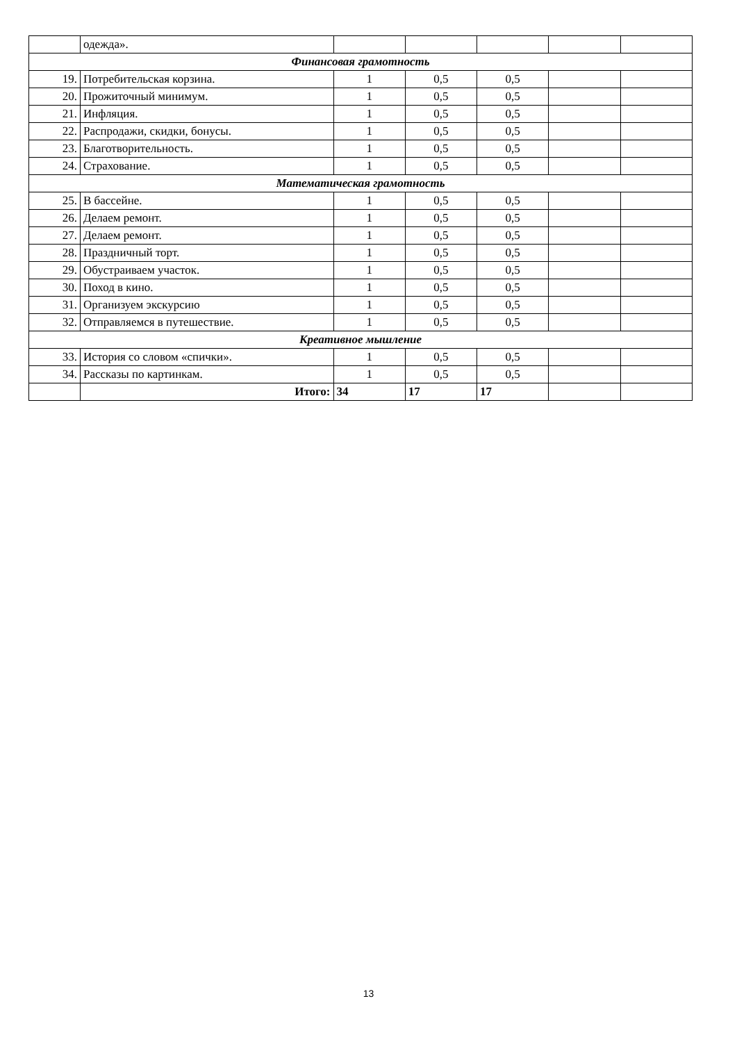| | одежда». | | | | | |
| Финансовая грамотность | | | | | | |
| 19. | Потребительская корзина. | 1 | 0,5 | 0,5 | | |
| 20. | Прожиточный минимум. | 1 | 0,5 | 0,5 | | |
| 21. | Инфляция. | 1 | 0,5 | 0,5 | | |
| 22. | Распродажи, скидки, бонусы. | 1 | 0,5 | 0,5 | | |
| 23. | Благотворительность. | 1 | 0,5 | 0,5 | | |
| 24. | Страхование. | 1 | 0,5 | 0,5 | | |
| Математическая грамотность | | | | | | |
| 25. | В бассейне. | 1 | 0,5 | 0,5 | | |
| 26. | Делаем ремонт. | 1 | 0,5 | 0,5 | | |
| 27. | Делаем ремонт. | 1 | 0,5 | 0,5 | | |
| 28. | Праздничный торт. | 1 | 0,5 | 0,5 | | |
| 29. | Обустраиваем участок. | 1 | 0,5 | 0,5 | | |
| 30. | Поход в кино. | 1 | 0,5 | 0,5 | | |
| 31. | Организуем экскурсию | 1 | 0,5 | 0,5 | | |
| 32. | Отправляемся в путешествие. | 1 | 0,5 | 0,5 | | |
| Креативное мышление | | | | | | |
| 33. | История со словом «спички». | 1 | 0,5 | 0,5 | | |
| 34. | Рассказы по картинкам. | 1 | 0,5 | 0,5 | | |
| | Итого: | 34 | 17 | 17 | | |
13